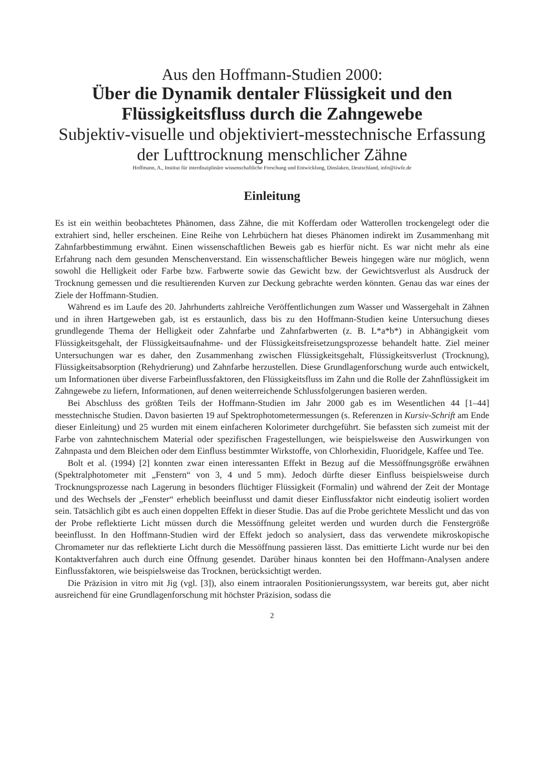Aus den Hoffmann-Studien 2000:
Über die Dynamik dentaler Flüssigkeit und den Flüssigkeitsfluss durch die Zahngewebe
Subjektiv-visuelle und objektiviert-messtechnische Erfassung der Lufttrocknung menschlicher Zähne
Hoffmann, A., Institut für interdisziplinäre wissenschaftliche Forschung und Entwicklung, Dinslaken, Deutschland, info@iiwfe.de
Einleitung
Es ist ein weithin beobachtetes Phänomen, dass Zähne, die mit Kofferdam oder Watterollen trockengelegt oder die extrahiert sind, heller erscheinen. Eine Reihe von Lehrbüchern hat dieses Phänomen indirekt im Zusammenhang mit Zahnfarbbestimmung erwähnt. Einen wissenschaftlichen Beweis gab es hierfür nicht. Es war nicht mehr als eine Erfahrung nach dem gesunden Menschenverstand. Ein wissenschaftlicher Beweis hingegen wäre nur möglich, wenn sowohl die Helligkeit oder Farbe bzw. Farbwerte sowie das Gewicht bzw. der Gewichtsverlust als Ausdruck der Trocknung gemessen und die resultierenden Kurven zur Deckung gebrachte werden könnten. Genau das war eines der Ziele der Hoffmann-Studien.
Während es im Laufe des 20. Jahrhunderts zahlreiche Veröffentlichungen zum Wasser und Wassergehalt in Zähnen und in ihren Hartgeweben gab, ist es erstaunlich, dass bis zu den Hoffmann-Studien keine Untersuchung dieses grundlegende Thema der Helligkeit oder Zahnfarbe und Zahnfarbwerten (z. B. L*a*b*) in Abhängigkeit vom Flüssigkeitsgehalt, der Flüssigkeitsaufnahme- und der Flüssigkeitsfreisetzungsprozesse behandelt hatte. Ziel meiner Untersuchungen war es daher, den Zusammenhang zwischen Flüssigkeitsgehalt, Flüssigkeitsverlust (Trocknung), Flüssigkeitsabsorption (Rehydrierung) und Zahnfarbe herzustellen. Diese Grundlagenforschung wurde auch entwickelt, um Informationen über diverse Farbeinflussfaktoren, den Flüssigkeitsfluss im Zahn und die Rolle der Zahnflüssigkeit im Zahngewebe zu liefern, Informationen, auf denen weiterreichende Schlussfolgerungen basieren werden.
Bei Abschluss des größten Teils der Hoffmann-Studien im Jahr 2000 gab es im Wesentlichen 44 [1–44] messtechnische Studien. Davon basierten 19 auf Spektrophotometermessungen (s. Referenzen in Kursiv-Schrift am Ende dieser Einleitung) und 25 wurden mit einem einfacheren Kolorimeter durchgeführt. Sie befassten sich zumeist mit der Farbe von zahntechnischem Material oder spezifischen Fragestellungen, wie beispielsweise den Auswirkungen von Zahnpasta und dem Bleichen oder dem Einfluss bestimmter Wirkstoffe, von Chlorhexidin, Fluoridgele, Kaffee und Tee.
Bolt et al. (1994) [2] konnten zwar einen interessanten Effekt in Bezug auf die Messöffnungsgröße erwähnen (Spektralphotometer mit „Fenstern“ von 3, 4 und 5 mm). Jedoch dürfte dieser Einfluss beispielsweise durch Trocknungsprozesse nach Lagerung in besonders flüchtiger Flüssigkeit (Formalin) und während der Zeit der Montage und des Wechsels der „Fenster“ erheblich beeinflusst und damit dieser Einflussfaktor nicht eindeutig isoliert worden sein. Tatsächlich gibt es auch einen doppelten Effekt in dieser Studie. Das auf die Probe gerichtete Messlicht und das von der Probe reflektierte Licht müssen durch die Messöffnung geleitet werden und wurden durch die Fenstergröße beeinflusst. In den Hoffmann-Studien wird der Effekt jedoch so analysiert, dass das verwendete mikroskopische Chromameter nur das reflektierte Licht durch die Messöffnung passieren lässt. Das emittierte Licht wurde nur bei den Kontaktverfahren auch durch eine Öffnung gesendet. Darüber hinaus konnten bei den Hoffmann-Analysen andere Einflussfaktoren, wie beispielsweise das Trocknen, berücksichtigt werden.
Die Präzision in vitro mit Jig (vgl. [3]), also einem intraoralen Positionierungssystem, war bereits gut, aber nicht ausreichend für eine Grundlagenforschung mit höchster Präzision, sodass die
2